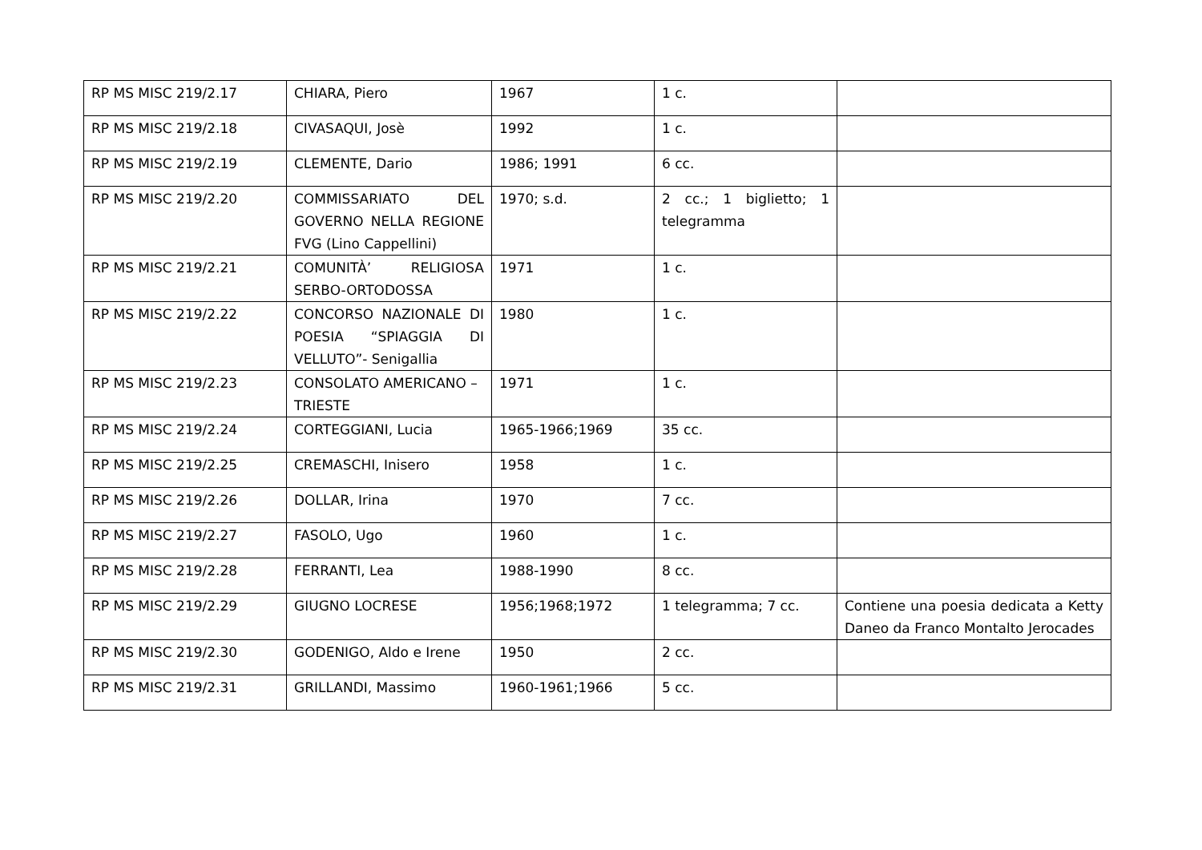| RP MS MISC 219/2.17 | CHIARA, Piero | 1967 | 1 c. | |
| RP MS MISC 219/2.18 | CIVASAQUI, Josè | 1992 | 1 c. | |
| RP MS MISC 219/2.19 | CLEMENTE, Dario | 1986; 1991 | 6 cc. | |
| RP MS MISC 219/2.20 | COMMISSARIATO DEL GOVERNO NELLA REGIONE FVG (Lino Cappellini) | 1970; s.d. | 2 cc.; 1 biglietto; 1 telegramma | |
| RP MS MISC 219/2.21 | COMUNITÀ’ RELIGIOSA SERBO-ORTODOSSA | 1971 | 1 c. | |
| RP MS MISC 219/2.22 | CONCORSO NAZIONALE DI POESIA “SPIAGGIA DI VELLUTO”- Senigallia | 1980 | 1 c. | |
| RP MS MISC 219/2.23 | CONSOLATO AMERICANO – TRIESTE | 1971 | 1 c. | |
| RP MS MISC 219/2.24 | CORTEGGIANI, Lucia | 1965-1966;1969 | 35 cc. | |
| RP MS MISC 219/2.25 | CREMASCHI, Inisero | 1958 | 1 c. | |
| RP MS MISC 219/2.26 | DOLLAR, Irina | 1970 | 7 cc. | |
| RP MS MISC 219/2.27 | FASOLO, Ugo | 1960 | 1 c. | |
| RP MS MISC 219/2.28 | FERRANTI, Lea | 1988-1990 | 8 cc. | |
| RP MS MISC 219/2.29 | GIUGNO LOCRESE | 1956;1968;1972 | 1 telegramma; 7 cc. | Contiene una poesia dedicata a Ketty Daneo da Franco Montalto Jerocades |
| RP MS MISC 219/2.30 | GODENIGO, Aldo e Irene | 1950 | 2 cc. | |
| RP MS MISC 219/2.31 | GRILLANDI, Massimo | 1960-1961;1966 | 5 cc. | |